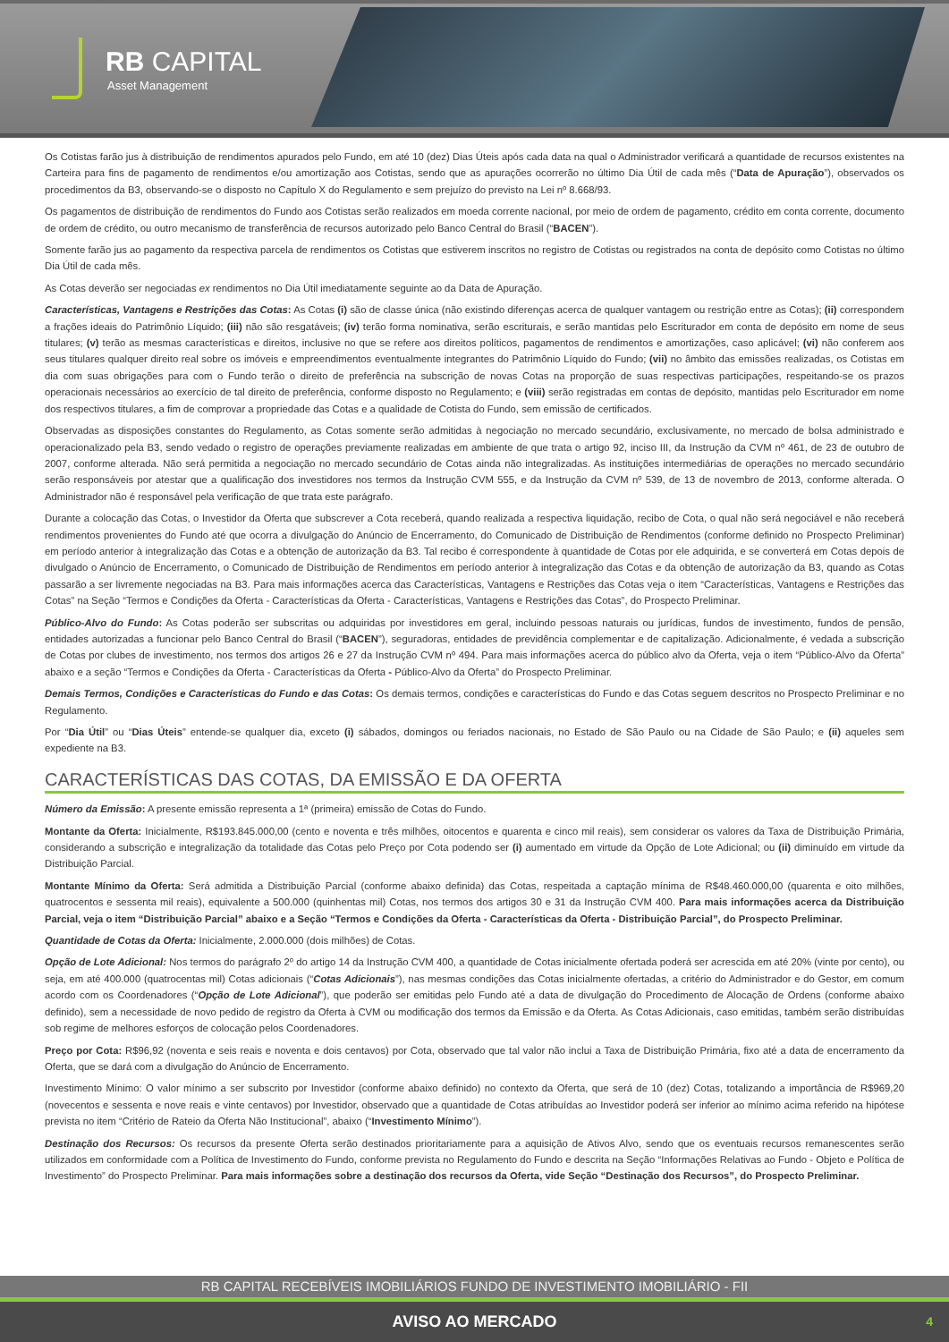RB CAPITAL
Asset Management
Os Cotistas farão jus à distribuição de rendimentos apurados pelo Fundo, em até 10 (dez) Dias Úteis após cada data na qual o Administrador verificará a quantidade de recursos existentes na Carteira para fins de pagamento de rendimentos e/ou amortização aos Cotistas, sendo que as apurações ocorrerão no último Dia Útil de cada mês (“Data de Apuração”), observados os procedimentos da B3, observando-se o disposto no Capítulo X do Regulamento e sem prejuízo do previsto na Lei nº 8.668/93.
Os pagamentos de distribuição de rendimentos do Fundo aos Cotistas serão realizados em moeda corrente nacional, por meio de ordem de pagamento, crédito em conta corrente, documento de ordem de crédito, ou outro mecanismo de transferência de recursos autorizado pelo Banco Central do Brasil (“BACEN”).
Somente farão jus ao pagamento da respectiva parcela de rendimentos os Cotistas que estiverem inscritos no registro de Cotistas ou registrados na conta de depósito como Cotistas no último Dia Útil de cada mês.
As Cotas deverão ser negociadas ex rendimentos no Dia Útil imediatamente seguinte ao da Data de Apuração.
Características, Vantagens e Restrições das Cotas: As Cotas (i) são de classe única (não existindo diferenças acerca de qualquer vantagem ou restrição entre as Cotas); (ii) correspondem a frações ideais do Patrimônio Líquido; (iii) não são resgatáveis; (iv) terão forma nominativa, serão escriturais, e serão mantidas pelo Escriturador em conta de depósito em nome de seus titulares; (v) terão as mesmas características e direitos, inclusive no que se refere aos direitos políticos, pagamentos de rendimentos e amortizações, caso aplicável; (vi) não conferem aos seus titulares qualquer direito real sobre os imóveis e empreendimentos eventualmente integrantes do Patrimônio Líquido do Fundo; (vii) no âmbito das emissões realizadas, os Cotistas em dia com suas obrigações para com o Fundo terão o direito de preferência na subscrição de novas Cotas na proporção de suas respectivas participações, respeitando-se os prazos operacionais necessários ao exercício de tal direito de preferência, conforme disposto no Regulamento; e (viii) serão registradas em contas de depósito, mantidas pelo Escriturador em nome dos respectivos titulares, a fim de comprovar a propriedade das Cotas e a qualidade de Cotista do Fundo, sem emissão de certificados.
Observadas as disposições constantes do Regulamento, as Cotas somente serão admitidas à negociação no mercado secundário, exclusivamente, no mercado de bolsa administrado e operacionalizado pela B3, sendo vedado o registro de operações previamente realizadas em ambiente de que trata o artigo 92, inciso III, da Instrução da CVM nº 461, de 23 de outubro de 2007, conforme alterada. Não será permitida a negociação no mercado secundário de Cotas ainda não integralizadas. As instituições intermediárias de operações no mercado secundário serão responsáveis por atestar que a qualificação dos investidores nos termos da Instrução CVM 555, e da Instrução da CVM nº 539, de 13 de novembro de 2013, conforme alterada. O Administrador não é responsável pela verificação de que trata este parágrafo.
Durante a colocação das Cotas, o Investidor da Oferta que subscrever a Cota receberá, quando realizada a respectiva liquidação, recibo de Cota, o qual não será negociável e não receberá rendimentos provenientes do Fundo até que ocorra a divulgação do Anúncio de Encerramento, do Comunicado de Distribuição de Rendimentos (conforme definido no Prospecto Preliminar) em período anterior à integralização das Cotas e a obtenção de autorização da B3. Tal recibo é correspondente à quantidade de Cotas por ele adquirida, e se converterá em Cotas depois de divulgado o Anúncio de Encerramento, o Comunicado de Distribuição de Rendimentos em período anterior à integralização das Cotas e da obtenção de autorização da B3, quando as Cotas passarão a ser livremente negociadas na B3. Para mais informações acerca das Características, Vantagens e Restrições das Cotas veja o item “Características, Vantagens e Restrições das Cotas” na Seção “Termos e Condições da Oferta - Características da Oferta - Características, Vantagens e Restrições das Cotas”, do Prospecto Preliminar.
Público-Alvo do Fundo: As Cotas poderão ser subscritas ou adquiridas por investidores em geral, incluindo pessoas naturais ou jurídicas, fundos de investimento, fundos de pensão, entidades autorizadas a funcionar pelo Banco Central do Brasil (“BACEN”), seguradoras, entidades de previdência complementar e de capitalização. Adicionalmente, é vedada a subscrição de Cotas por clubes de investimento, nos termos dos artigos 26 e 27 da Instrução CVM nº 494. Para mais informações acerca do público alvo da Oferta, veja o item “Público-Alvo da Oferta” abaixo e a seção “Termos e Condições da Oferta - Características da Oferta - Público-Alvo da Oferta” do Prospecto Preliminar.
Demais Termos, Condições e Características do Fundo e das Cotas: Os demais termos, condições e características do Fundo e das Cotas seguem descritos no Prospecto Preliminar e no Regulamento.
Por “Dia Útil” ou “Dias Úteis” entende-se qualquer dia, exceto (i) sábados, domingos ou feriados nacionais, no Estado de São Paulo ou na Cidade de São Paulo; e (ii) aqueles sem expediente na B3.
CARACTERÍSTICAS DAS COTAS, DA EMISSÃO E DA OFERTA
Número da Emissão: A presente emissão representa a 1ª (primeira) emissão de Cotas do Fundo.
Montante da Oferta: Inicialmente, R$193.845.000,00 (cento e noventa e três milhões, oitocentos e quarenta e cinco mil reais), sem considerar os valores da Taxa de Distribuição Primária, considerando a subscrição e integralização da totalidade das Cotas pelo Preço por Cota podendo ser (i) aumentado em virtude da Opção de Lote Adicional; ou (ii) diminuído em virtude da Distribuição Parcial.
Montante Mínimo da Oferta: Será admitida a Distribuição Parcial (conforme abaixo definida) das Cotas, respeitada a captação mínima de R$48.460.000,00 (quarenta e oito milhões, quatrocentos e sessenta mil reais), equivalente a 500.000 (quinhentas mil) Cotas, nos termos dos artigos 30 e 31 da Instrução CVM 400. Para mais informações acerca da Distribuição Parcial, veja o item “Distribuição Parcial” abaixo e a Seção “Termos e Condições da Oferta - Características da Oferta - Distribuição Parcial”, do Prospecto Preliminar.
Quantidade de Cotas da Oferta: Inicialmente, 2.000.000 (dois milhões) de Cotas.
Opção de Lote Adicional: Nos termos do parágrafo 2º do artigo 14 da Instrução CVM 400, a quantidade de Cotas inicialmente ofertada poderá ser acrescida em até 20% (vinte por cento), ou seja, em até 400.000 (quatrocentas mil) Cotas adicionais (“Cotas Adicionais”), nas mesmas condições das Cotas inicialmente ofertadas, a critério do Administrador e do Gestor, em comum acordo com os Coordenadores (“Opção de Lote Adicional”), que poderão ser emitidas pelo Fundo até a data de divulgação do Procedimento de Alocação de Ordens (conforme abaixo definido), sem a necessidade de novo pedido de registro da Oferta à CVM ou modificação dos termos da Emissão e da Oferta. As Cotas Adicionais, caso emitidas, também serão distribuídas sob regime de melhores esforços de colocação pelos Coordenadores.
Preço por Cota: R$96,92 (noventa e seis reais e noventa e dois centavos) por Cota, observado que tal valor não inclui a Taxa de Distribuição Primária, fixo até a data de encerramento da Oferta, que se dará com a divulgação do Anúncio de Encerramento.
Investimento Mínimo: O valor mínimo a ser subscrito por Investidor (conforme abaixo definido) no contexto da Oferta, que será de 10 (dez) Cotas, totalizando a importância de R$969,20 (novecentos e sessenta e nove reais e vinte centavos) por Investidor, observado que a quantidade de Cotas atribuídas ao Investidor poderá ser inferior ao mínimo acima referido na hipótese prevista no item “Critério de Rateio da Oferta Não Institucional”, abaixo (“Investimento Mínimo”).
Destinação dos Recursos: Os recursos da presente Oferta serão destinados prioritariamente para a aquisição de Ativos Alvo, sendo que os eventuais recursos remanescentes serão utilizados em conformidade com a Política de Investimento do Fundo, conforme prevista no Regulamento do Fundo e descrita na Seção “Informações Relativas ao Fundo - Objeto e Política de Investimento” do Prospecto Preliminar. Para mais informações sobre a destinação dos recursos da Oferta, vide Seção “Destinação dos Recursos”, do Prospecto Preliminar.
RB CAPITAL RECEBÍVEIS IMOBILIÁRIOS FUNDO DE INVESTIMENTO IMOBILIÁRIO - FII
AVISO AO MERCADO 4